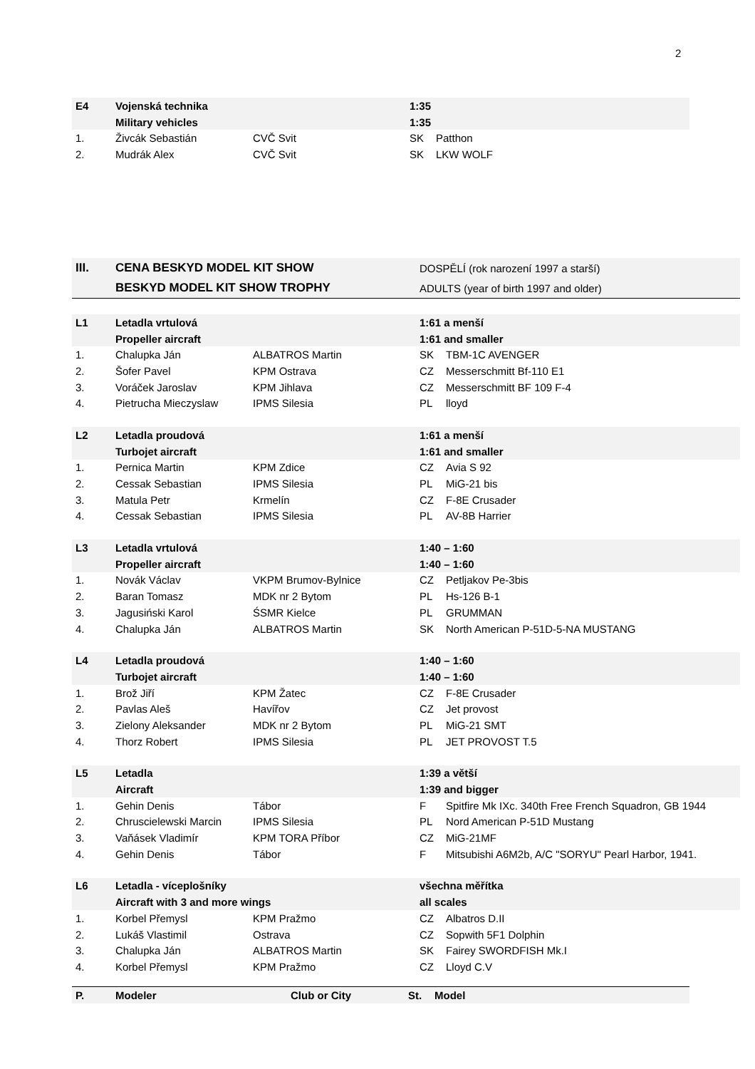2
| E4 | Vojenská technika | | 1:35 | |
| | Military vehicles | | 1:35 | |
| 1. | Živcák Sebastián | CVČ Svit | SK | Patthon |
| 2. | Mudrák Alex | CVČ Svit | SK | LKW WOLF |
| III. | CENA BESKYD MODEL KIT SHOW | | DOSPĚLÍ (rok narození 1997 a starší) | |
| | BESKYD MODEL KIT SHOW TROPHY | | ADULTS (year of birth 1997 and older) | |
| L1 | Letadla vrtulová | | 1:61 a menší | |
| | Propeller aircraft | | 1:61 and smaller | |
| 1. | Chalupka Ján | ALBATROS Martin | SK | TBM-1C AVENGER |
| 2. | Šofer Pavel | KPM Ostrava | CZ | Messerschmitt Bf-110 E1 |
| 3. | Voráček Jaroslav | KPM Jihlava | CZ | Messerschmitt BF 109 F-4 |
| 4. | Pietrucha Mieczyslaw | IPMS Silesia | PL | lloyd |
| L2 | Letadla proudová | | 1:61 a menší | |
| | Turbojet aircraft | | 1:61 and smaller | |
| 1. | Pernica Martin | KPM Zdice | CZ | Avia S 92 |
| 2. | Cessak Sebastian | IPMS Silesia | PL | MiG-21 bis |
| 3. | Matula Petr | Krmelín | CZ | F-8E Crusader |
| 4. | Cessak Sebastian | IPMS Silesia | PL | AV-8B Harrier |
| L3 | Letadla vrtulová | | 1:40 – 1:60 | |
| | Propeller aircraft | | 1:40 – 1:60 | |
| 1. | Novák Václav | VKPM Brumov-Bylnice | CZ | Petljakov Pe-3bis |
| 2. | Baran Tomasz | MDK nr 2 Bytom | PL | Hs-126 B-1 |
| 3. | Jagusiński Karol | ŚSMR Kielce | PL | GRUMMAN |
| 4. | Chalupka Ján | ALBATROS Martin | SK | North American P-51D-5-NA MUSTANG |
| L4 | Letadla proudová | | 1:40 – 1:60 | |
| | Turbojet aircraft | | 1:40 – 1:60 | |
| 1. | Brož Jiří | KPM Žatec | CZ | F-8E Crusader |
| 2. | Pavlas Aleš | Havířov | CZ | Jet provost |
| 3. | Zielony Aleksander | MDK nr 2 Bytom | PL | MiG-21 SMT |
| 4. | Thorz Robert | IPMS Silesia | PL | JET PROVOST T.5 |
| L5 | Letadla | | 1:39 a větší | |
| | Aircraft | | 1:39 and bigger | |
| 1. | Gehin Denis | Tábor | F | Spitfire Mk IXc. 340th Free French Squadron, GB 1944 |
| 2. | Chruscielewski Marcin | IPMS Silesia | PL | Nord American P-51D Mustang |
| 3. | Vaňásek Vladimír | KPM TORA Příbor | CZ | MiG-21MF |
| 4. | Gehin Denis | Tábor | F | Mitsubishi A6M2b, A/C "SORYU" Pearl Harbor, 1941. |
| L6 | Letadla - víceplošníky | | všechna měřítka | |
| | Aircraft with 3 and more wings | | all scales | |
| 1. | Korbel Přemysl | KPM Pražmo | CZ | Albatros D.II |
| 2. | Lukáš Vlastimil | Ostrava | CZ | Sopwith 5F1 Dolphin |
| 3. | Chalupka Ján | ALBATROS Martin | SK | Fairey SWORDFISH Mk.I |
| 4. | Korbel Přemysl | KPM Pražmo | CZ | Lloyd C.V |
| P. | Modeler | Club or City | St. | Model |